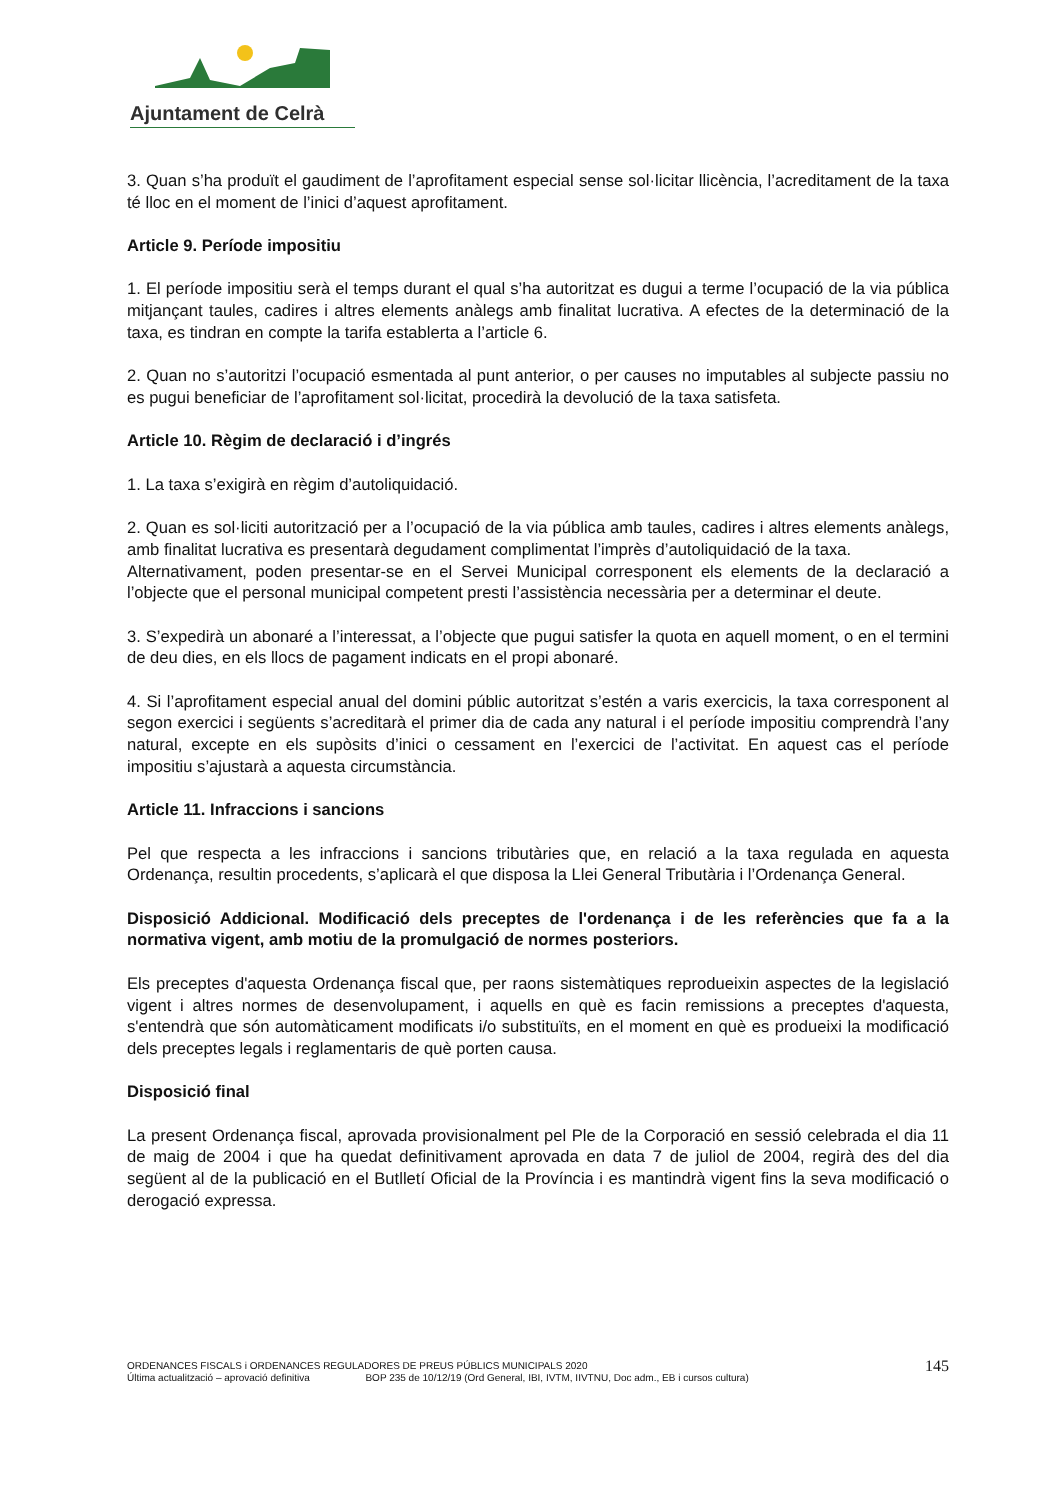Ajuntament de Celrà
3. Quan s’ha produït el gaudiment de l’aprofitament especial sense sol·licitar llicència, l’acreditament de la taxa té lloc en el moment de l’inici d’aquest aprofitament.
Article 9. Període impositiu
1. El període impositiu serà el temps durant el qual s’ha autoritzat es dugui a terme l’ocupació de la via pública mitjançant taules, cadires i altres elements anàlegs amb finalitat lucrativa. A efectes de la determinació de la taxa, es tindran en compte la tarifa establerta a l’article 6.
2. Quan no s’autoritzi l’ocupació esmentada al punt anterior, o per causes no imputables al subjecte passiu no es pugui beneficiar de l’aprofitament sol·licitat, procedirà la devolució de la taxa satisfeta.
Article 10. Règim de declaració i d’ingrés
1. La taxa s’exigirà en règim d’autoliquidació.
2. Quan es sol·liciti autorització per a l’ocupació de la via pública amb taules, cadires i altres elements anàlegs, amb finalitat lucrativa es presentarà degudament complimentat l’imprès d’autoliquidació de la taxa.
Alternativament, poden presentar-se en el Servei Municipal corresponent els elements de la declaració a l’objecte que el personal municipal competent presti l’assistència necessària per a determinar el deute.
3. S’expedirà un abonaré a l’interessat, a l’objecte que pugui satisfer la quota en aquell moment, o en el termini de deu dies, en els llocs de pagament indicats en el propi abonaré.
4. Si l’aprofitament especial anual del domini públic autoritzat s’estén a varis exercicis, la taxa corresponent al segon exercici i següents s’acreditarà el primer dia de cada any natural i el període impositiu comprendrà l’any natural, excepte en els supòsits d’inici o cessament en l’exercici de l’activitat. En aquest cas el període impositiu s’ajustarà a aquesta circumstància.
Article 11. Infraccions i sancions
Pel que respecta a les infraccions i sancions tributàries que, en relació a la taxa regulada en aquesta Ordenança, resultin procedents, s’aplicarà el que disposa la Llei General Tributària i l’Ordenança General.
Disposició Addicional. Modificació dels preceptes de l'ordenança i de les referències que fa a la normativa vigent, amb motiu de la promulgació de normes posteriors.
Els preceptes d'aquesta Ordenança fiscal que, per raons sistemàtiques reprodueixin aspectes de la legislació vigent i altres normes de desenvolupament, i aquells en què es facin remissions a preceptes d'aquesta, s'entendrà que són automàticament modificats i/o substituïts, en el moment en què es produeixi la modificació dels preceptes legals i reglamentaris de què porten causa.
Disposició final
La present Ordenança fiscal, aprovada provisionalment pel Ple de la Corporació en sessió celebrada el dia 11 de maig de 2004 i que ha quedat definitivament aprovada en data 7 de juliol de 2004, regirà des del dia següent al de la publicació en el Butlletí Oficial de la Província i es mantindrà vigent fins la seva modificació o derogació expressa.
ORDENANCES FISCALS i ORDENANCES REGULADORES DE PREUS PÚBLICS MUNICIPALS 2020
Última actualització – aprovació definitiva BOP 235 de 10/12/19 (Ord General, IBI, IVTM, IIVTNU, Doc adm., EB i cursos cultura)
145